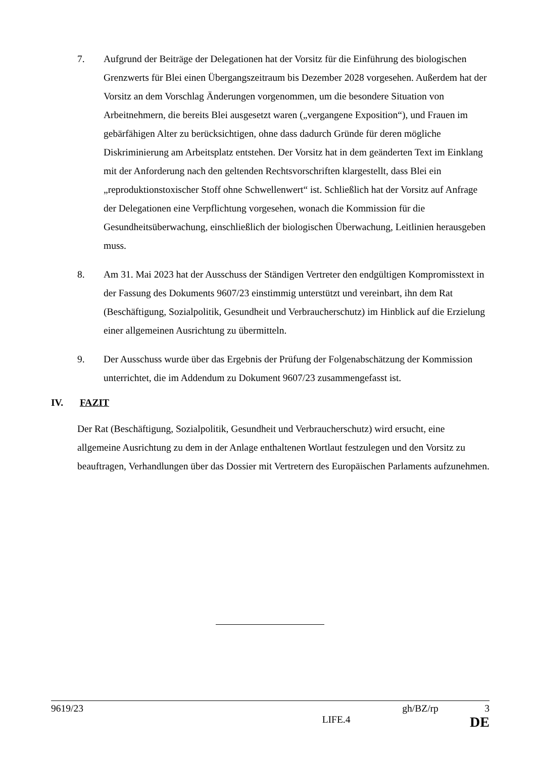7. Aufgrund der Beiträge der Delegationen hat der Vorsitz für die Einführung des biologischen Grenzwerts für Blei einen Übergangszeitraum bis Dezember 2028 vorgesehen. Außerdem hat der Vorsitz an dem Vorschlag Änderungen vorgenommen, um die besondere Situation von Arbeitnehmern, die bereits Blei ausgesetzt waren („vergangene Exposition“), und Frauen im gebärfähigen Alter zu berücksichtigen, ohne dass dadurch Gründe für deren mögliche Diskriminierung am Arbeitsplatz entstehen. Der Vorsitz hat in dem geänderten Text im Einklang mit der Anforderung nach den geltenden Rechtsvorschriften klargestellt, dass Blei ein „reproduktionstoxischer Stoff ohne Schwellenwert“ ist. Schließlich hat der Vorsitz auf Anfrage der Delegationen eine Verpflichtung vorgesehen, wonach die Kommission für die Gesundheitsüberwachung, einschließlich der biologischen Überwachung, Leitlinien herausgeben muss.
8. Am 31. Mai 2023 hat der Ausschuss der Ständigen Vertreter den endgültigen Kompromisstext in der Fassung des Dokuments 9607/23 einstimmig unterstützt und vereinbart, ihn dem Rat (Beschäftigung, Sozialpolitik, Gesundheit und Verbraucherschutz) im Hinblick auf die Erzielung einer allgemeinen Ausrichtung zu übermitteln.
9. Der Ausschuss wurde über das Ergebnis der Prüfung der Folgenabschätzung der Kommission unterrichtet, die im Addendum zu Dokument 9607/23 zusammengefasst ist.
IV. FAZIT
Der Rat (Beschäftigung, Sozialpolitik, Gesundheit und Verbraucherschutz) wird ersucht, eine allgemeine Ausrichtung zu dem in der Anlage enthaltenen Wortlaut festzulegen und den Vorsitz zu beauftragen, Verhandlungen über das Dossier mit Vertretern des Europäischen Parlaments aufzunehmen.
9619/23 gh/BZ/rp 3
LIFE.4 DE